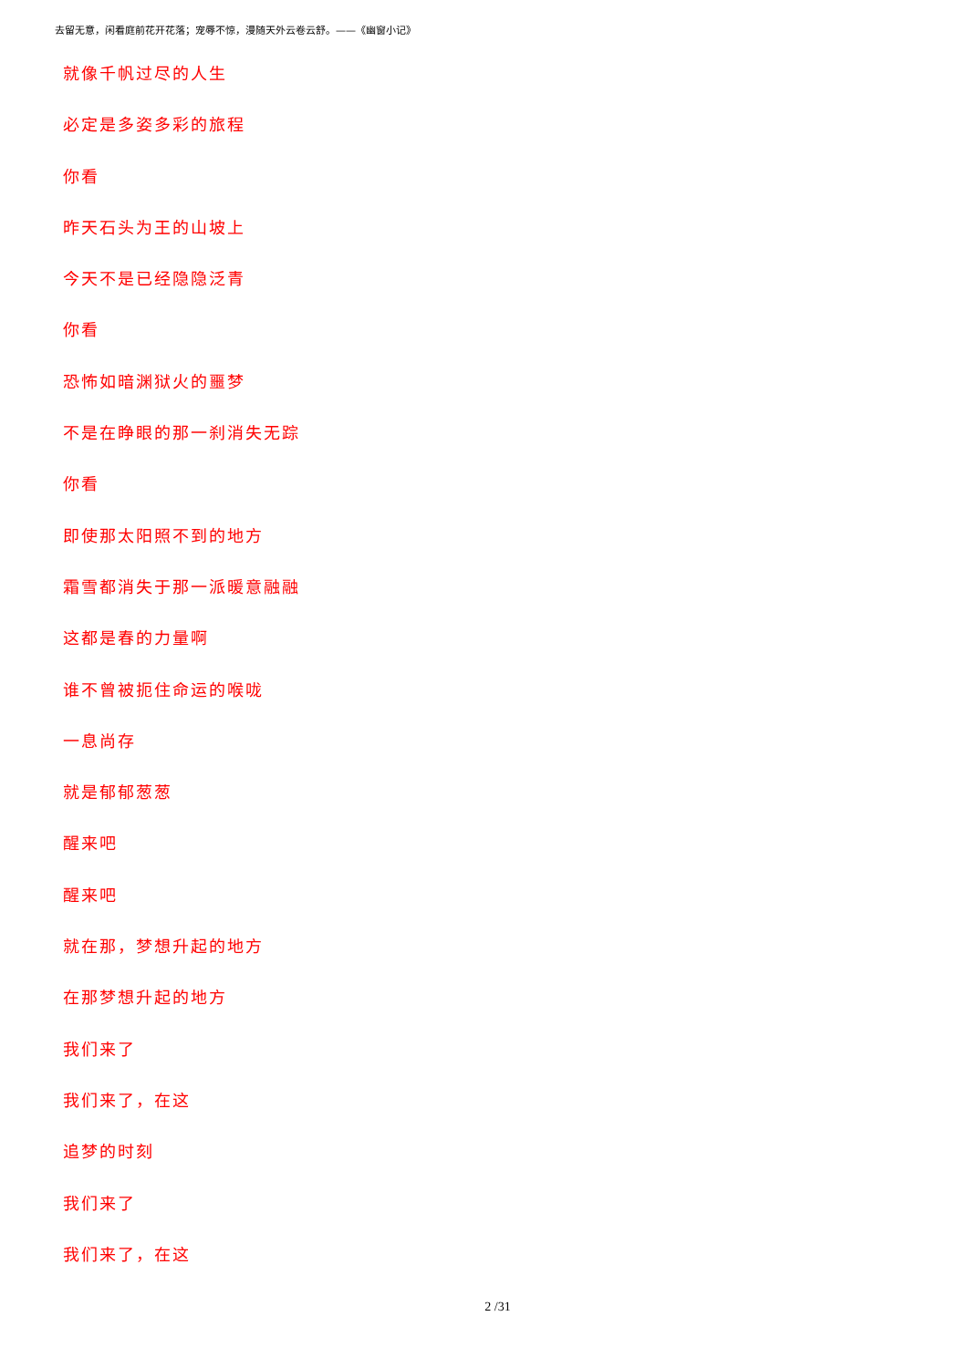去留无意，闲看庭前花开花落；宠辱不惊，漫随天外云卷云舒。——《幽窗小记》
就像千帆过尽的人生
必定是多姿多彩的旅程
你看
昨天石头为王的山坡上
今天不是已经隐隐泛青
你看
恐怖如暗渊狱火的噩梦
不是在睁眼的那一刹消失无踪
你看
即使那太阳照不到的地方
霜雪都消失于那一派暖意融融
这都是春的力量啊
谁不曾被扼住命运的喉咙
一息尚存
就是郁郁葱葱
醒来吧
醒来吧
就在那，梦想升起的地方
在那梦想升起的地方
我们来了
我们来了，在这
追梦的时刻
我们来了
我们来了，在这
2 /31